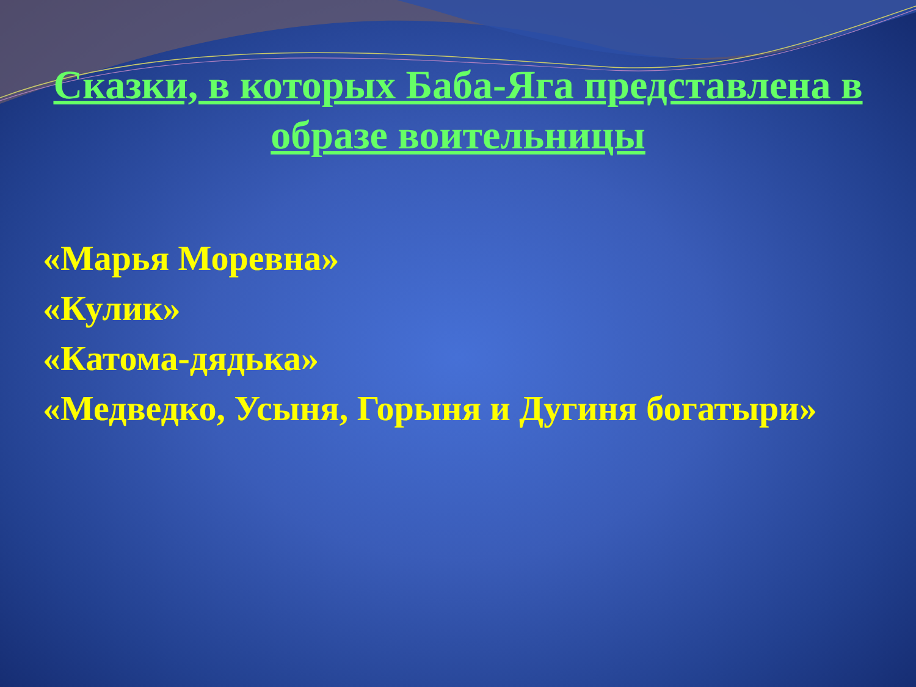Сказки, в которых Баба-Яга представлена в образе воительницы
«Марья Моревна»
«Кулик»
«Катома-дядька»
«Медведко, Усыня, Горыня и Дугиня богатыри»